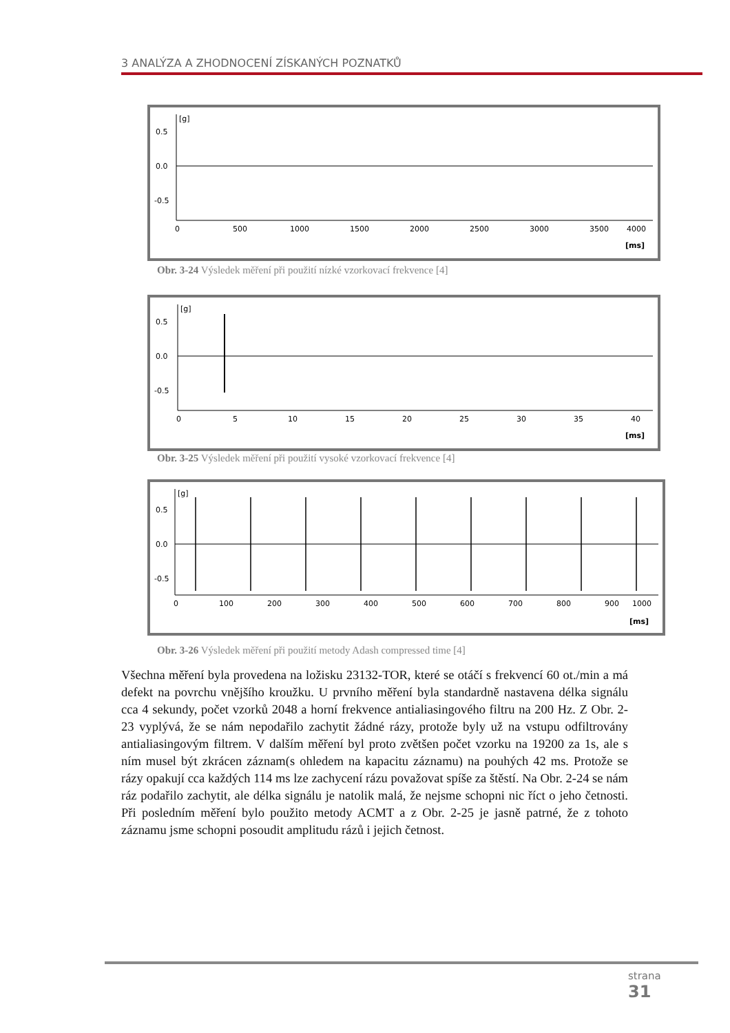3 ANALÝZA A ZHODNOCENÍ ZÍSKANÝCH POZNATKŮ
[g]
0.5
0.0
-0.5
0
500
1000
1500
2000
2500
3000
3500
4000
[ms]
Obr. 3-24 Výsledek měření při použití nízké vzorkovací frekvence [4]
[g]
0.5
0.0
-0.5
0
5
10
15
20
25
30
35
40
[ms]
Obr. 3-25 Výsledek měření při použití vysoké vzorkovací frekvence [4]
[g]
0.5
0.0
-0.5
0
100
200
300
400
500
600
700
800
900
1000
[ms]
Obr. 3-26 Výsledek měření při použití metody Adash compressed time [4]
Všechna měření byla provedena na ložisku 23132-TOR, které se otáčí s frekvencí 60 ot./min a má defekt na povrchu vnějšího kroužku. U prvního měření byla standardně nastavena délka signálu cca 4 sekundy, počet vzorků 2048 a horní frekvence antialiasingového filtru na 200 Hz. Z Obr. 2-23 vyplývá, že se nám nepodařilo zachytit žádné rázy, protože byly už na vstupu odfiltrovány antialiasingovým filtrem. V dalším měření byl proto zvětšen počet vzorku na 19200 za 1s, ale s ním musel být zkrácen záznam(s ohledem na kapacitu záznamu) na pouhých 42 ms. Protože se rázy opakují cca každých 114 ms lze zachycení rázu považovat spíše za štěstí. Na Obr. 2-24 se nám ráz podařilo zachytit, ale délka signálu je natolik malá, že nejsme schopni nic říct o jeho četnosti. Při posledním měření bylo použito metody ACMT a z Obr. 2-25 je jasně patrné, že z tohoto záznamu jsme schopni posoudit amplitudu rázů i jejich četnost.
strana
31